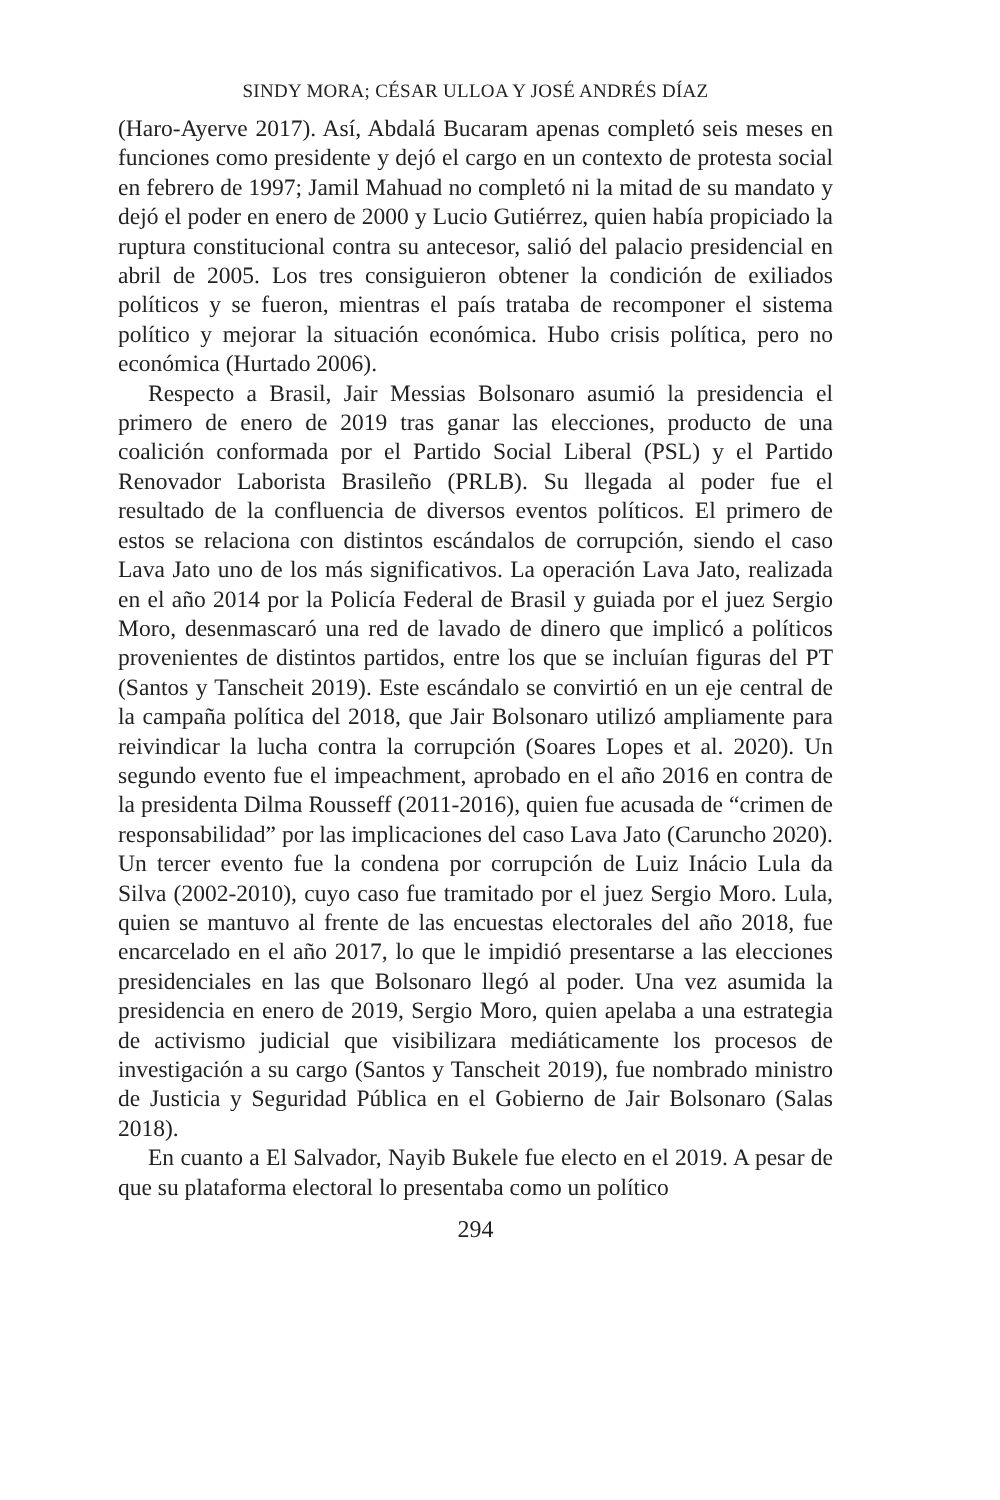SINDY MORA; CÉSAR ULLOA Y JOSÉ ANDRÉS DÍAZ
(Haro-Ayerve 2017). Así, Abdalá Bucaram apenas completó seis meses en funciones como presidente y dejó el cargo en un contexto de protesta social en febrero de 1997; Jamil Mahuad no completó ni la mitad de su mandato y dejó el poder en enero de 2000 y Lucio Gutiérrez, quien había propiciado la ruptura constitucional contra su antecesor, salió del palacio presidencial en abril de 2005. Los tres consiguieron obtener la condición de exiliados políticos y se fueron, mientras el país trataba de recomponer el sistema político y mejorar la situación económica. Hubo crisis política, pero no económica (Hurtado 2006).
Respecto a Brasil, Jair Messias Bolsonaro asumió la presidencia el primero de enero de 2019 tras ganar las elecciones, producto de una coalición conformada por el Partido Social Liberal (PSL) y el Partido Renovador Laborista Brasileño (PRLB). Su llegada al poder fue el resultado de la confluencia de diversos eventos políticos. El primero de estos se relaciona con distintos escándalos de corrupción, siendo el caso Lava Jato uno de los más significativos. La operación Lava Jato, realizada en el año 2014 por la Policía Federal de Brasil y guiada por el juez Sergio Moro, desenmascaró una red de lavado de dinero que implicó a políticos provenientes de distintos partidos, entre los que se incluían figuras del PT (Santos y Tanscheit 2019). Este escándalo se convirtió en un eje central de la campaña política del 2018, que Jair Bolsonaro utilizó ampliamente para reivindicar la lucha contra la corrupción (Soares Lopes et al. 2020). Un segundo evento fue el impeachment, aprobado en el año 2016 en contra de la presidenta Dilma Rousseff (2011-2016), quien fue acusada de “crimen de responsabilidad” por las implicaciones del caso Lava Jato (Caruncho 2020). Un tercer evento fue la condena por corrupción de Luiz Inácio Lula da Silva (2002-2010), cuyo caso fue tramitado por el juez Sergio Moro. Lula, quien se mantuvo al frente de las encuestas electorales del año 2018, fue encarcelado en el año 2017, lo que le impidió presentarse a las elecciones presidenciales en las que Bolsonaro llegó al poder. Una vez asumida la presidencia en enero de 2019, Sergio Moro, quien apelaba a una estrategia de activismo judicial que visibilizara mediáticamente los procesos de investigación a su cargo (Santos y Tanscheit 2019), fue nombrado ministro de Justicia y Seguridad Pública en el Gobierno de Jair Bolsonaro (Salas 2018).
En cuanto a El Salvador, Nayib Bukele fue electo en el 2019. A pesar de que su plataforma electoral lo presentaba como un político
294